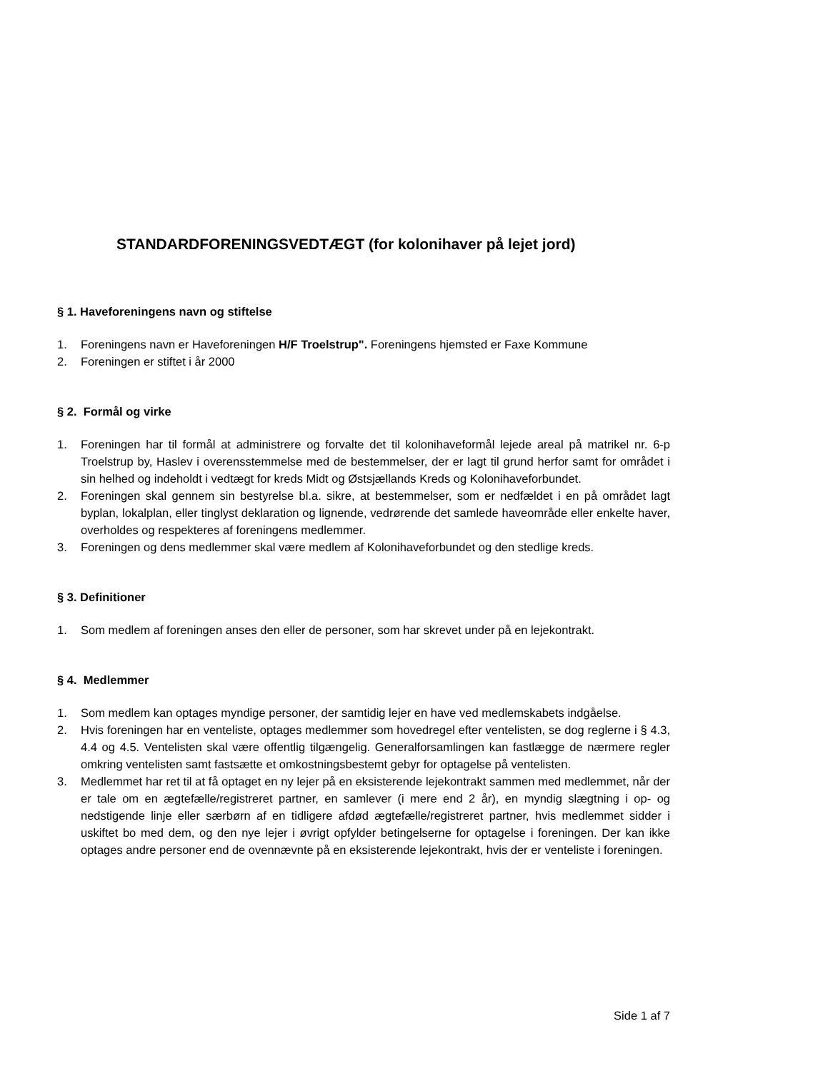STANDARDFORENINGSVEDTÆGT (for kolonihaver på lejet jord)
§ 1. Haveforeningens navn og stiftelse
1. Foreningens navn er Haveforeningen H/F Troelstrup". Foreningens hjemsted er Faxe Kommune
2. Foreningen er stiftet i år 2000
§ 2. Formål og virke
1. Foreningen har til formål at administrere og forvalte det til kolonihaveformål lejede areal på matrikel nr. 6-p Troelstrup by, Haslev i overensstemmelse med de bestemmelser, der er lagt til grund herfor samt for området i sin helhed og indeholdt i vedtægt for kreds Midt og Østsjællands Kreds og Kolonihaveforbundet.
2. Foreningen skal gennem sin bestyrelse bl.a. sikre, at bestemmelser, som er nedfældet i en på området lagt byplan, lokalplan, eller tinglyst deklaration og lignende, vedrørende det samlede haveområde eller enkelte haver, overholdes og respekteres af foreningens medlemmer.
3. Foreningen og dens medlemmer skal være medlem af Kolonihaveforbundet og den stedlige kreds.
§ 3. Definitioner
1. Som medlem af foreningen anses den eller de personer, som har skrevet under på en lejekontrakt.
§ 4. Medlemmer
1. Som medlem kan optages myndige personer, der samtidig lejer en have ved medlemskabets indgåelse.
2. Hvis foreningen har en venteliste, optages medlemmer som hovedregel efter ventelisten, se dog reglerne i § 4.3, 4.4 og 4.5. Ventelisten skal være offentlig tilgængelig. Generalforsamlingen kan fastlægge de nærmere regler omkring ventelisten samt fastsætte et omkostningsbestemt gebyr for optagelse på ventelisten.
3. Medlemmet har ret til at få optaget en ny lejer på en eksisterende lejekontrakt sammen med medlemmet, når der er tale om en ægtefælle/registreret partner, en samlever (i mere end 2 år), en myndig slægtning i op- og nedstigende linje eller særbørn af en tidligere afdød ægtefælle/registreret partner, hvis medlemmet sidder i uskiftet bo med dem, og den nye lejer i øvrigt opfylder betingelserne for optagelse i foreningen. Der kan ikke optages andre personer end de ovennævnte på en eksisterende lejekontrakt, hvis der er venteliste i foreningen.
Side 1 af 7